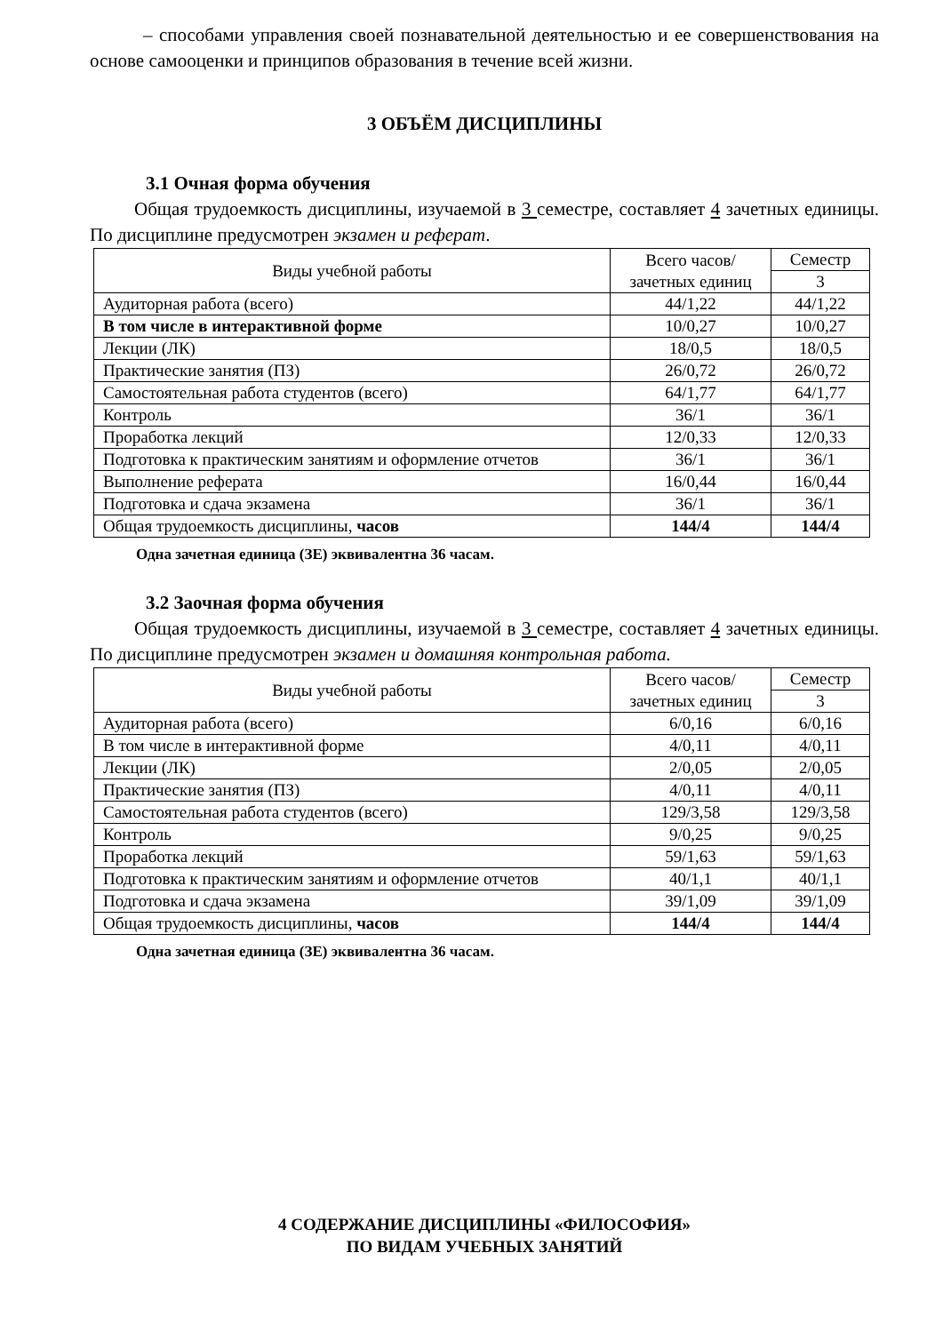– способами управления своей познавательной деятельностью и ее совершенствования на основе самооценки и принципов образования в течение всей жизни.
3 ОБЪЁМ ДИСЦИПЛИНЫ
3.1 Очная форма обучения
Общая трудоемкость дисциплины, изучаемой в 3 семестре, составляет 4 зачетных единицы. По дисциплине предусмотрен экзамен и реферат.
| Виды учебной работы | Всего часов/ зачетных единиц | Семестр |
| --- | --- | --- |
| | | 3 |
| Аудиторная работа (всего) | 44/1,22 | 44/1,22 |
| В том числе в интерактивной форме | 10/0,27 | 10/0,27 |
| Лекции (ЛК) | 18/0,5 | 18/0,5 |
| Практические занятия (ПЗ) | 26/0,72 | 26/0,72 |
| Самостоятельная работа студентов (всего) | 64/1,77 | 64/1,77 |
| Контроль | 36/1 | 36/1 |
| Проработка лекций | 12/0,33 | 12/0,33 |
| Подготовка к практическим занятиям и оформление отчетов | 36/1 | 36/1 |
| Выполнение реферата | 16/0,44 | 16/0,44 |
| Подготовка и сдача экзамена | 36/1 | 36/1 |
| Общая трудоемкость дисциплины, часов | 144/4 | 144/4 |
Одна зачетная единица (ЗЕ) эквивалентна 36 часам.
3.2 Заочная форма обучения
Общая трудоемкость дисциплины, изучаемой в 3 семестре, составляет 4 зачетных единицы. По дисциплине предусмотрен экзамен и домашняя контрольная работа.
| Виды учебной работы | Всего часов/ зачетных единиц | Семестр |
| --- | --- | --- |
| | | 3 |
| Аудиторная работа (всего) | 6/0,16 | 6/0,16 |
| В том числе в интерактивной форме | 4/0,11 | 4/0,11 |
| Лекции (ЛК) | 2/0,05 | 2/0,05 |
| Практические занятия (ПЗ) | 4/0,11 | 4/0,11 |
| Самостоятельная работа студентов (всего) | 129/3,58 | 129/3,58 |
| Контроль | 9/0,25 | 9/0,25 |
| Проработка лекций | 59/1,63 | 59/1,63 |
| Подготовка к практическим занятиям и оформление отчетов | 40/1,1 | 40/1,1 |
| Подготовка и сдача экзамена | 39/1,09 | 39/1,09 |
| Общая трудоемкость дисциплины, часов | 144/4 | 144/4 |
Одна зачетная единица (ЗЕ) эквивалентна 36 часам.
4 СОДЕРЖАНИЕ ДИСЦИПЛИНЫ «ФИЛОСОФИЯ»
ПО ВИДАМ УЧЕБНЫХ ЗАНЯТИЙ